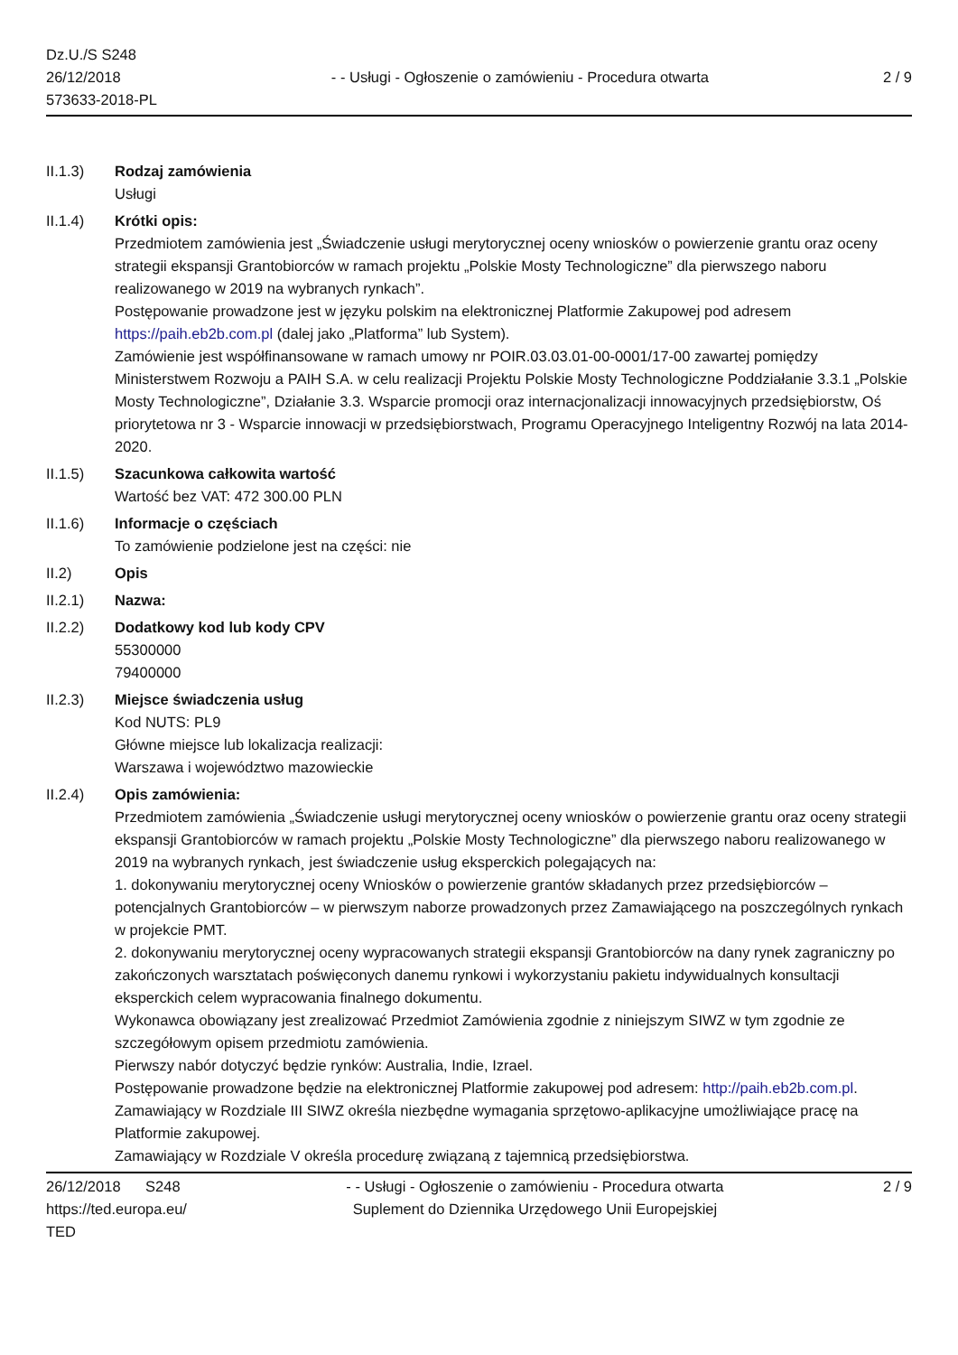Dz.U./S S248
26/12/2018
573633-2018-PL
- - Usługi - Ogłoszenie o zamówieniu - Procedura otwarta
2 / 9
II.1.3) Rodzaj zamówienia
Usługi
II.1.4) Krótki opis:
Przedmiotem zamówienia jest „Świadczenie usługi merytorycznej oceny wniosków o powierzenie grantu oraz oceny strategii ekspansji Grantobiorców w ramach projektu „Polskie Mosty Technologiczne” dla pierwszego naboru realizowanego w 2019 na wybranych rynkach”.
Postępowanie prowadzone jest w języku polskim na elektronicznej Platformie Zakupowej pod adresem https://paih.eb2b.com.pl (dalej jako „Platforma” lub System).
Zamówienie jest współfinansowane w ramach umowy nr POIR.03.03.01-00-0001/17-00 zawartej pomiędzy Ministerstwem Rozwoju a PAIH S.A. w celu realizacji Projektu Polskie Mosty Technologiczne Poddziałanie 3.3.1 „Polskie Mosty Technologiczne”, Działanie 3.3. Wsparcie promocji oraz internacjonalizacji innowacyjnych przedsiębiorstw, Oś priorytetowa nr 3 - Wsparcie innowacji w przedsiębiorstwach, Programu Operacyjnego Inteligentny Rozwój na lata 2014-2020.
II.1.5) Szacunkowa całkowita wartość
Wartość bez VAT: 472 300.00 PLN
II.1.6) Informacje o częściach
To zamówienie podzielone jest na części: nie
II.2) Opis
II.2.1) Nazwa:
II.2.2) Dodatkowy kod lub kody CPV
55300000
79400000
II.2.3) Miejsce świadczenia usług
Kod NUTS: PL9
Główne miejsce lub lokalizacja realizacji:
Warszawa i województwo mazowieckie
II.2.4) Opis zamówienia:
Przedmiotem zamówienia „Świadczenie usługi merytorycznej oceny wniosków o powierzenie grantu oraz oceny strategii ekspansji Grantobiorców w ramach projektu „Polskie Mosty Technologiczne” dla pierwszego naboru realizowanego w 2019 na wybranych rynkach¸ jest świadczenie usług eksperckich polegających na:
1. dokonywaniu merytorycznej oceny Wniosków o powierzenie grantów składanych przez przedsiębiorców – potencjalnych Grantobiorców – w pierwszym naborze prowadzonych przez Zamawiającego na poszczególnych rynkach w projekcie PMT.
2. dokonywaniu merytorycznej oceny wypracowanych strategii ekspansji Grantobiorców na dany rynek zagraniczny po zakończonych warsztatach poświęconych danemu rynkowi i wykorzystaniu pakietu indywidualnych konsultacji eksperckich celem wypracowania finalnego dokumentu.
Wykonawca obowiązany jest zrealizować Przedmiot Zamówienia zgodnie z niniejszym SIWZ w tym zgodnie ze szczegółowym opisem przedmiotu zamówienia.
Pierwszy nabór dotyczyć będzie rynków: Australia, Indie, Izrael.
Postępowanie prowadzone będzie na elektronicznej Platformie zakupowej pod adresem: http://paih.eb2b.com.pl.
Zamawiający w Rozdziale III SIWZ określa niezbędne wymagania sprzętowo-aplikacyjne umożliwiające pracę na Platformie zakupowej.
Zamawiający w Rozdziale V określa procedurę związaną z tajemnicą przedsiębiorstwa.
26/12/2018 S248
https://ted.europa.eu/
TED
- - Usługi - Ogłoszenie o zamówieniu - Procedura otwarta
Suplement do Dziennika Urzędowego Unii Europejskiej
2 / 9